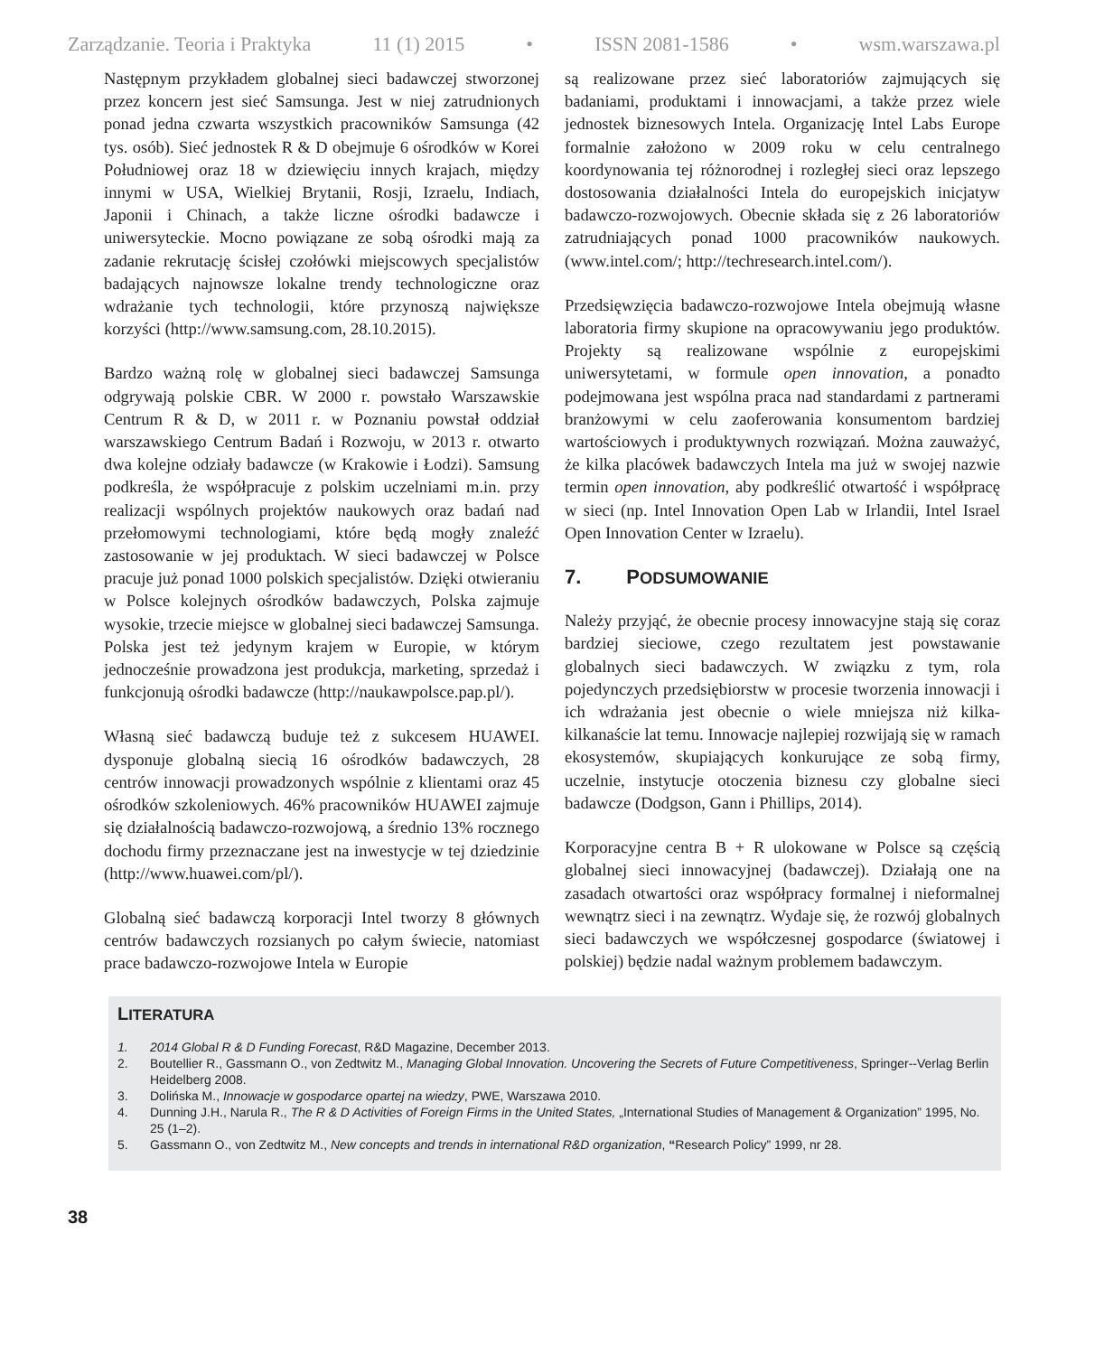Zarządzanie. Teoria i Praktyka 11 (1) 2015 • ISSN 2081-1586 • wsm.warszawa.pl
Następnym przykładem globalnej sieci badawczej stworzonej przez koncern jest sieć Samsunga. Jest w niej zatrudnionych ponad jedna czwarta wszystkich pracowników Samsunga (42 tys. osób). Sieć jednostek R & D obejmuje 6 ośrodków w Korei Południowej oraz 18 w dziewięciu innych krajach, między innymi w USA, Wielkiej Brytanii, Rosji, Izraelu, Indiach, Japonii i Chinach, a także liczne ośrodki badawcze i uniwersyteckie. Mocno powiązane ze sobą ośrodki mają za zadanie rekrutację ścisłej czołówki miejscowych specjalistów badających najnowsze lokalne trendy technologiczne oraz wdrażanie tych technologii, które przynoszą największe korzyści (http://www.samsung.com, 28.10.2015).
Bardzo ważną rolę w globalnej sieci badawczej Samsunga odgrywają polskie CBR. W 2000 r. powstało Warszawskie Centrum R & D, w 2011 r. w Poznaniu powstał oddział warszawskiego Centrum Badań i Rozwoju, w 2013 r. otwarto dwa kolejne odziały badawcze (w Krakowie i Łodzi). Samsung podkreśla, że współpracuje z polskim uczelniami m.in. przy realizacji wspólnych projektów naukowych oraz badań nad przełomowymi technologiami, które będą mogły znaleźć zastosowanie w jej produktach. W sieci badawczej w Polsce pracuje już ponad 1000 polskich specjalistów. Dzięki otwieraniu w Polsce kolejnych ośrodków badawczych, Polska zajmuje wysokie, trzecie miejsce w globalnej sieci badawczej Samsunga. Polska jest też jedynym krajem w Europie, w którym jednocześnie prowadzona jest produkcja, marketing, sprzedaż i funkcjonują ośrodki badawcze (http://naukawpolsce.pap.pl/).
Własną sieć badawczą buduje też z sukcesem HUAWEI. dysponuje globalną siecią 16 ośrodków badawczych, 28 centrów innowacji prowadzonych wspólnie z klientami oraz 45 ośrodków szkoleniowych. 46% pracowników HUAWEI zajmuje się działalnością badawczo-rozwojową, a średnio 13% rocznego dochodu firmy przeznaczane jest na inwestycje w tej dziedzinie (http://www.huawei.com/pl/).
Globalną sieć badawczą korporacji Intel tworzy 8 głównych centrów badawczych rozsianych po całym świecie, natomiast prace badawczo-rozwojowe Intela w Europie
są realizowane przez sieć laboratoriów zajmujących się badaniami, produktami i innowacjami, a także przez wiele jednostek biznesowych Intela. Organizację Intel Labs Europe formalnie założono w 2009 roku w celu centralnego koordynowania tej różnorodnej i rozległej sieci oraz lepszego dostosowania działalności Intela do europejskich inicjatyw badawczo-rozwojowych. Obecnie składa się z 26 laboratoriów zatrudniających ponad 1000 pracowników naukowych. (www.intel.com/; http://techresearch.intel.com/).
Przedsięwzięcia badawczo-rozwojowe Intela obejmują własne laboratoria firmy skupione na opracowywaniu jego produktów. Projekty są realizowane wspólnie z europejskimi uniwersytetami, w formule open innovation, a ponadto podejmowana jest wspólna praca nad standardami z partnerami branżowymi w celu zaoferowania konsumentom bardziej wartościowych i produktywnych rozwiązań. Można zauważyć, że kilka placówek badawczych Intela ma już w swojej nazwie termin open innovation, aby podkreślić otwartość i współpracę w sieci (np. Intel Innovation Open Lab w Irlandii, Intel Israel Open Innovation Center w Izraelu).
7. PODSUMOWANIE
Należy przyjąć, że obecnie procesy innowacyjne stają się coraz bardziej sieciowe, czego rezultatem jest powstawanie globalnych sieci badawczych. W związku z tym, rola pojedynczych przedsiębiorstw w procesie tworzenia innowacji i ich wdrażania jest obecnie o wiele mniejsza niż kilka-kilkanaście lat temu. Innowacje najlepiej rozwijają się w ramach ekosystemów, skupiających konkurujące ze sobą firmy, uczelnie, instytucje otoczenia biznesu czy globalne sieci badawcze (Dodgson, Gann i Phillips, 2014).
Korporacyjne centra B + R ulokowane w Polsce są częścią globalnej sieci innowacyjnej (badawczej). Działają one na zasadach otwartości oraz współpracy formalnej i nieformalnej wewnątrz sieci i na zewnątrz. Wydaje się, że rozwój globalnych sieci badawczych we współczesnej gospodarce (światowej i polskiej) będzie nadal ważnym problemem badawczym.
LITERATURA
1. 2014 Global R & D Funding Forecast, R&D Magazine, December 2013.
2. Boutellier R., Gassmann O., von Zedtwitz M., Managing Global Innovation. Uncovering the Secrets of Future Competitiveness, Springer--Verlag Berlin Heidelberg 2008.
3. Dolińska M., Innowacje w gospodarce opartej na wiedzy, PWE, Warszawa 2010.
4. Dunning J.H., Narula R., The R & D Activities of Foreign Firms in the United States, „International Studies of Management & Organization” 1995, No. 25 (1–2).
5. Gassmann O., von Zedtwitz M., New concepts and trends in international R&D organization, “Research Policy” 1999, nr 28.
38